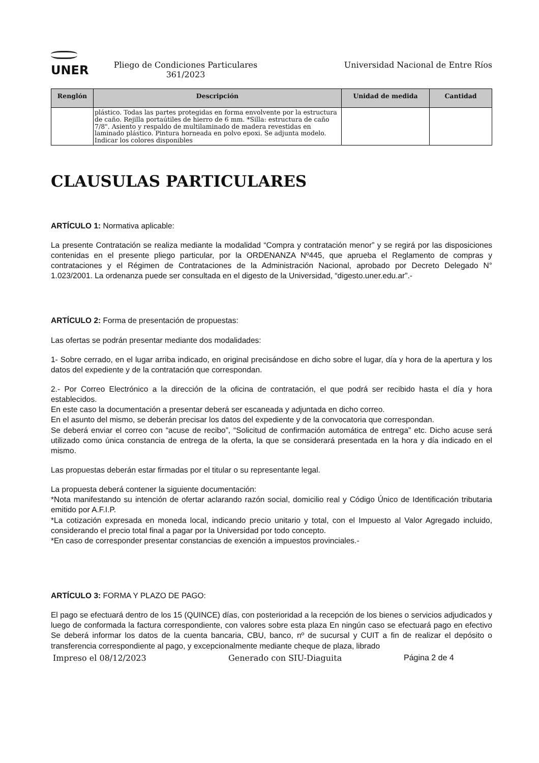UNER
Pliego de Condiciones Particulares
361/2023
Universidad Nacional de Entre Ríos
| Renglón | Descripción | Unidad de medida | Cantidad |
| --- | --- | --- | --- |
| | plástico. Todas las partes protegidas en forma envolvente por la estructura de caño. Rejilla portaútiles de hierro de 6 mm. *Silla: estructura de caño 7/8". Asiento y respaldo de multilaminado de madera revestidas en laminado plástico. Pintura horneada en polvo epoxi. Se adjunta modelo. Indicar los colores disponibles | | |
CLAUSULAS PARTICULARES
ARTÍCULO 1: Normativa aplicable:
La presente Contratación se realiza mediante la modalidad “Compra y contratación menor” y se regirá por las disposiciones contenidas en el presente pliego particular, por la ORDENANZA Nº445, que aprueba el Reglamento de compras y contrataciones y el Régimen de Contrataciones de la Administración Nacional, aprobado por Decreto Delegado N° 1.023/2001. La ordenanza puede ser consultada en el digesto de la Universidad, “digesto.uner.edu.ar”.-
ARTÍCULO 2: Forma de presentación de propuestas:
Las ofertas se podrán presentar mediante dos modalidades:
1- Sobre cerrado, en el lugar arriba indicado, en original precisándose en dicho sobre el lugar, día y hora de la apertura y los datos del expediente y de la contratación que correspondan.
2.- Por Correo Electrónico a la dirección de la oficina de contratación, el que podrá ser recibido hasta el día y hora establecidos.
En este caso la documentación a presentar deberá ser escaneada y adjuntada en dicho correo.
En el asunto del mismo, se deberán precisar los datos del expediente y de la convocatoria que correspondan.
Se deberá enviar el correo con “acuse de recibo”, “Solicitud de confirmación automática de entrega” etc. Dicho acuse será utilizado como única constancia de entrega de la oferta, la que se considerará presentada en la hora y día indicado en el mismo.
Las propuestas deberán estar firmadas por el titular o su representante legal.
La propuesta deberá contener la siguiente documentación:
*Nota manifestando su intención de ofertar aclarando razón social, domicilio real y Código Único de Identificación tributaria emitido por A.F.I.P.
*La cotización expresada en moneda local, indicando precio unitario y total, con el Impuesto al Valor Agregado incluido, considerando el precio total final a pagar por la Universidad por todo concepto.
*En caso de corresponder presentar constancias de exención a impuestos provinciales.-
ARTÍCULO 3: FORMA Y PLAZO DE PAGO:
El pago se efectuará dentro de los 15 (QUINCE) días, con posterioridad a la recepción de los bienes o servicios adjudicados y luego de conformada la factura correspondiente, con valores sobre esta plaza En ningún caso se efectuará pago en efectivo Se deberá informar los datos de la cuenta bancaria, CBU, banco, nº de sucursal y CUIT a fin de realizar el depósito o transferencia correspondiente al pago, y excepcionalmente mediante cheque de plaza, librado
Impreso el 08/12/2023 Generado con SIU-Diaguita Página 2 de 4